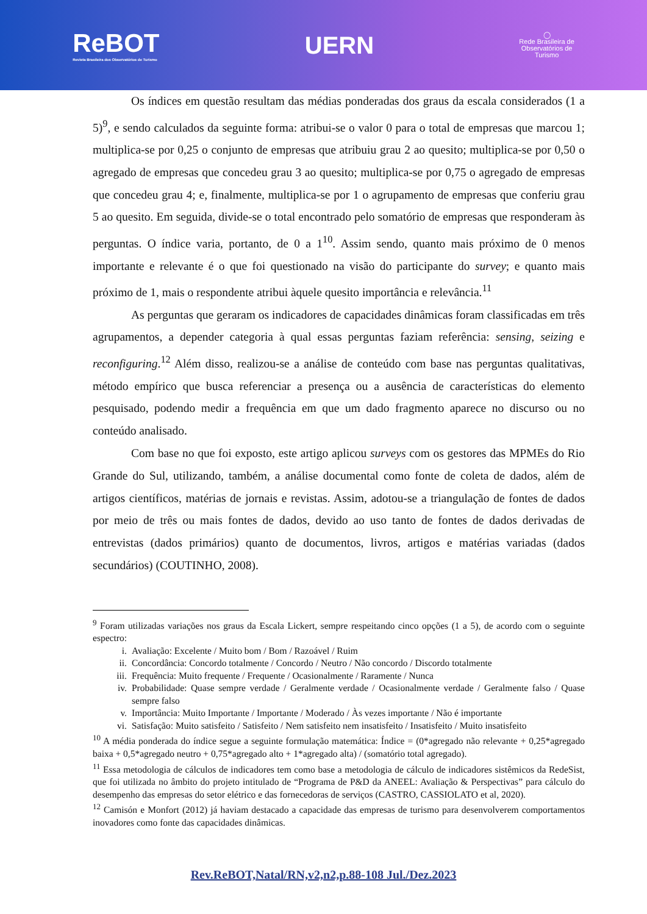ReBOT
Revista Brasileira dos Observatórios de Turismo
UERN
◯
Rede Brasileira de
Observatórios de
Turismo
Os índices em questão resultam das médias ponderadas dos graus da escala considerados (1 a 5)<sup>9</sup>, e sendo calculados da seguinte forma: atribui-se o valor 0 para o total de empresas que marcou 1; multiplica-se por 0,25 o conjunto de empresas que atribuiu grau 2 ao quesito; multiplica-se por 0,50 o agregado de empresas que concedeu grau 3 ao quesito; multiplica-se por 0,75 o agregado de empresas que concedeu grau 4; e, finalmente, multiplica-se por 1 o agrupamento de empresas que conferiu grau 5 ao quesito. Em seguida, divide-se o total encontrado pelo somatório de empresas que responderam às perguntas. O índice varia, portanto, de 0 a 1<sup>10</sup>. Assim sendo, quanto mais próximo de 0 menos importante e relevante é o que foi questionado na visão do participante do survey; e quanto mais próximo de 1, mais o respondente atribui àquele quesito importância e relevância.<sup>11</sup>
As perguntas que geraram os indicadores de capacidades dinâmicas foram classificadas em três agrupamentos, a depender categoria à qual essas perguntas faziam referência: sensing, seizing e reconfiguring.<sup>12</sup> Além disso, realizou-se a análise de conteúdo com base nas perguntas qualitativas, método empírico que busca referenciar a presença ou a ausência de características do elemento pesquisado, podendo medir a frequência em que um dado fragmento aparece no discurso ou no conteúdo analisado.
Com base no que foi exposto, este artigo aplicou surveys com os gestores das MPMEs do Rio Grande do Sul, utilizando, também, a análise documental como fonte de coleta de dados, além de artigos científicos, matérias de jornais e revistas. Assim, adotou-se a triangulação de fontes de dados por meio de três ou mais fontes de dados, devido ao uso tanto de fontes de dados derivadas de entrevistas (dados primários) quanto de documentos, livros, artigos e matérias variadas (dados secundários) (COUTINHO, 2008).
<sup>9</sup> Foram utilizadas variações nos graus da Escala Lickert, sempre respeitando cinco opções (1 a 5), de acordo com o seguinte espectro:
i. Avaliação: Excelente / Muito bom / Bom / Razoável / Ruim
ii. Concordância: Concordo totalmente / Concordo / Neutro / Não concordo / Discordo totalmente
iii. Frequência: Muito frequente / Frequente / Ocasionalmente / Raramente / Nunca
iv. Probabilidade: Quase sempre verdade / Geralmente verdade / Ocasionalmente verdade / Geralmente falso / Quase sempre falso
v. Importância: Muito Importante / Importante / Moderado / Às vezes importante / Não é importante
vi. Satisfação: Muito satisfeito / Satisfeito / Nem satisfeito nem insatisfeito / Insatisfeito / Muito insatisfeito
<sup>10</sup> A média ponderada do índice segue a seguinte formulação matemática: Índice = (0*agregado não relevante + 0,25*agregado baixa + 0,5*agregado neutro + 0,75*agregado alto + 1*agregado alta) / (somatório total agregado).
<sup>11</sup> Essa metodologia de cálculos de indicadores tem como base a metodologia de cálculo de indicadores sistêmicos da RedeSist, que foi utilizada no âmbito do projeto intitulado de “Programa de P&D da ANEEL: Avaliação & Perspectivas” para cálculo do desempenho das empresas do setor elétrico e das fornecedoras de serviços (CASTRO, CASSIOLATO et al, 2020).
<sup>12</sup> Camisón e Monfort (2012) já haviam destacado a capacidade das empresas de turismo para desenvolverem comportamentos inovadores como fonte das capacidades dinâmicas.
Rev.ReBOT,Natal/RN,v2,n2,p.88-108 Jul./Dez.2023